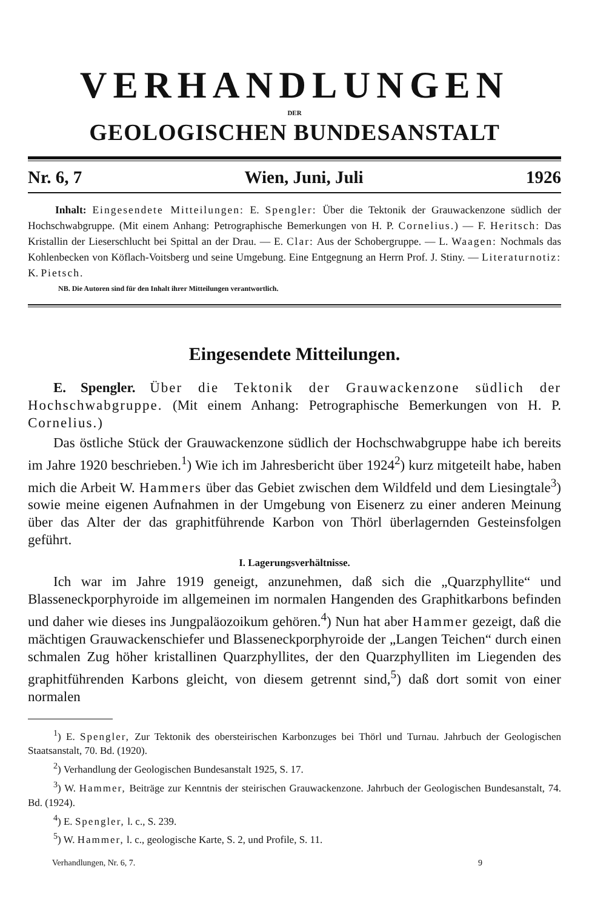VERHANDLUNGEN
DER
GEOLOGISCHEN BUNDESANSTALT
Nr. 6, 7 Wien, Juni, Juli 1926
Inhalt: Eingesendete Mitteilungen: E. Spengler: Über die Tektonik der Grauwackenzone südlich der Hochschwabgruppe. (Mit einem Anhang: Petrographische Bemerkungen von H. P. Cornelius.) — F. Heritsch: Das Kristallin der Lieserschlucht bei Spittal an der Drau. — E. Clar: Aus der Schobergruppe. — L. Waagen: Nochmals das Kohlenbecken von Köflach-Voitsberg und seine Umgebung. Eine Entgegnung an Herrn Prof. J. Stiny. — Literaturnotiz: K. Pietsch.
NB. Die Autoren sind für den Inhalt ihrer Mitteilungen verantwortlich.
Eingesendete Mitteilungen.
E. Spengler. Über die Tektonik der Grauwackenzone südlich der Hochschwabgruppe. (Mit einem Anhang: Petrographische Bemerkungen von H. P. Cornelius.)
Das östliche Stück der Grauwackenzone südlich der Hochschwabgruppe habe ich bereits im Jahre 1920 beschrieben.<sup>1</sup>) Wie ich im Jahresbericht über 1924<sup>2</sup>) kurz mitgeteilt habe, haben mich die Arbeit W. Hammers über das Gebiet zwischen dem Wildfeld und dem Liesingtale<sup>3</sup>) sowie meine eigenen Aufnahmen in der Umgebung von Eisenerz zu einer anderen Meinung über das Alter der das graphitführende Karbon von Thörl überlagernden Gesteinsfolgen geführt.
I. Lagerungsverhältnisse.
Ich war im Jahre 1919 geneigt, anzunehmen, daß sich die „Quarzphyllite“ und Blasseneckporphyroide im allgemeinen im normalen Hangenden des Graphitkarbons befinden und daher wie dieses ins Jungpaläozoikum gehören.<sup>4</sup>) Nun hat aber Hammer gezeigt, daß die mächtigen Grauwackenschiefer und Blasseneckporphyroide der „Langen Teichen“ durch einen schmalen Zug höher kristallinen Quarzphyllites, der den Quarzphylliten im Liegenden des graphitführenden Karbons gleicht, von diesem getrennt sind,<sup>5</sup>) daß dort somit von einer normalen
<sup>1</sup>) E. Spengler, Zur Tektonik des obersteirischen Karbonzuges bei Thörl und Turnau. Jahrbuch der Geologischen Staatsanstalt, 70. Bd. (1920).
<sup>2</sup>) Verhandlung der Geologischen Bundesanstalt 1925, S. 17.
<sup>3</sup>) W. Hammer, Beiträge zur Kenntnis der steirischen Grauwackenzone. Jahrbuch der Geologischen Bundesanstalt, 74. Bd. (1924).
<sup>4</sup>) E. Spengler, l. c., S. 239.
<sup>5</sup>) W. Hammer, l. c., geologische Karte, S. 2, und Profile, S. 11.
Verhandlungen, Nr. 6, 7. 9